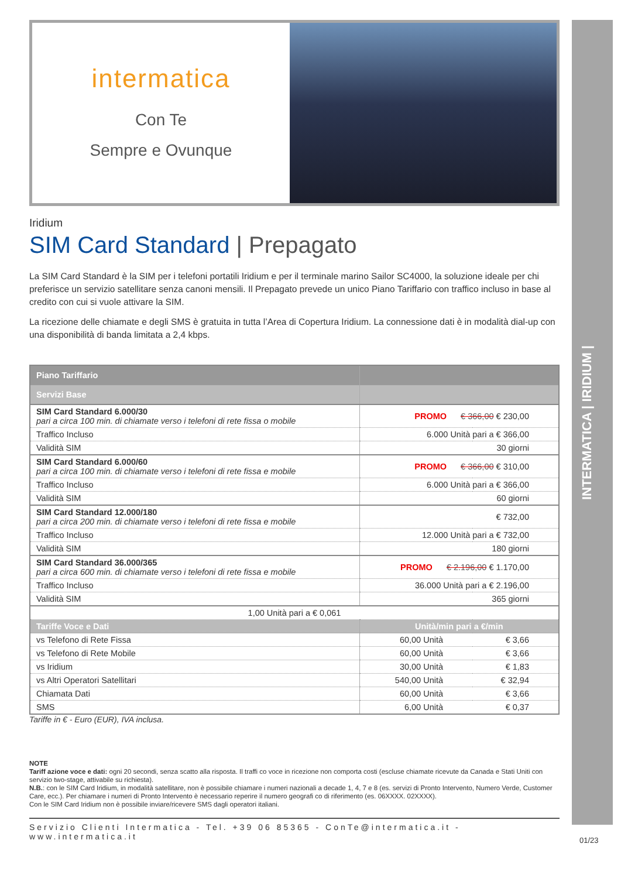INTERMATICA | IRIDIUM |
intermatica
Con Te
Sempre e Ovunque
Iridium
SIM Card Standard | Prepagato
La SIM Card Standard è la SIM per i telefoni portatili Iridium e per il terminale marino Sailor SC4000, la soluzione ideale per chi preferisce un servizio satellitare senza canoni mensili. Il Prepagato prevede un unico Piano Tariffario con traffico incluso in base al credito con cui si vuole attivare la SIM.
La ricezione delle chiamate e degli SMS è gratuita in tutta l’Area di Copertura Iridium. La connessione dati è in modalità dial-up con una disponibilità di banda limitata a 2,4 kbps.
| Piano Tariffario | | |
| --- | --- | --- |
| Servizi Base | | |
| SIM Card Standard 6.000/30 pari a circa 100 min. di chiamate verso i telefoni di rete fissa o mobile | PROMO € 366,00 € 230,00 | |
| Traffico Incluso | 6.000 Unità pari a € 366,00 | |
| Validità SIM | 30 giorni | |
| SIM Card Standard 6.000/60 pari a circa 100 min. di chiamate verso i telefoni di rete fissa e mobile | PROMO € 366,00 € 310,00 | |
| Traffico Incluso | 6.000 Unità pari a € 366,00 | |
| Validità SIM | 60 giorni | |
| SIM Card Standard 12.000/180 pari a circa 200 min. di chiamate verso i telefoni di rete fissa e mobile | € 732,00 | |
| Traffico Incluso | 12.000 Unità pari a € 732,00 | |
| Validità SIM | 180 giorni | |
| SIM Card Standard 36.000/365 pari a circa 600 min. di chiamate verso i telefoni di rete fissa e mobile | PROMO € 2.196,00 € 1.170,00 | |
| Traffico Incluso | 36.000 Unità pari a € 2.196,00 | |
| Validità SIM | 365 giorni | |
| 1,00 Unità pari a € 0,061 | | |
| Tariffe Voce e Dati | Unità/min pari a €/min | |
| vs Telefono di Rete Fissa | 60,00 Unità | € 3,66 |
| vs Telefono di Rete Mobile | 60,00 Unità | € 3,66 |
| vs Iridium | 30,00 Unità | € 1,83 |
| vs Altri Operatori Satellitari | 540,00 Unità | € 32,94 |
| Chiamata Dati | 60,00 Unità | € 3,66 |
| SMS | 6,00 Unità | € 0,37 |
Tariffe in € - Euro (EUR), IVA inclusa.
NOTE
Tariff azione voce e dati: ogni 20 secondi, senza scatto alla risposta. Il traffi co voce in ricezione non comporta costi (escluse chiamate ricevute da Canada e Stati Uniti con servizio two-stage, attivabile su richiesta).
N.B.: con le SIM Card Iridium, in modalità satellitare, non è possibile chiamare i numeri nazionali a decade 1, 4, 7 e 8 (es. servizi di Pronto Intervento, Numero Verde, Customer Care, ecc.). Per chiamare i numeri di Pronto Intervento è necessario reperire il numero geografi co di riferimento (es. 06XXXX. 02XXXX).
Con le SIM Card Iridium non è possibile inviare/ricevere SMS dagli operatori italiani.
Servizio Clienti Intermatica - Tel. +39 06 85365 - ConTe@intermatica.it - www.intermatica.it
01/23